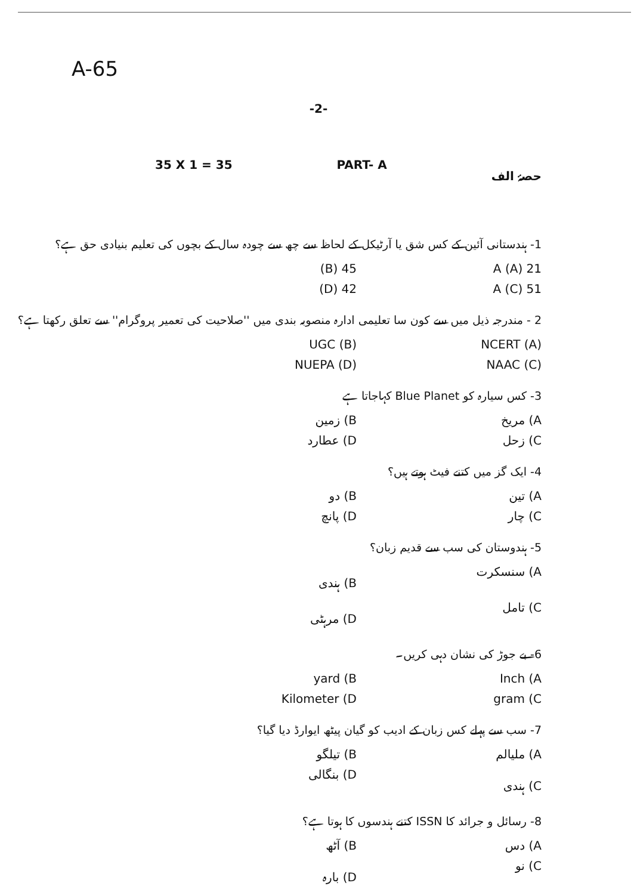A-65
-2-
35 X 1 = 35 PART- A حصۂ الف
1- ہندستانی آئین کے کس شق یا آرٹیکل کے لحاظ سے چھ سے چودہ سال کے بچوں کی تعلیم بنیادی حق ہے؟
21 A (A) 45 (B)
51 A (C) 42 (D)
2 - مندرجہ ذیل میں سے کون سا تعلیمی ادارہ منصوبہ بندی میں ''صلاحیت کی تعمیر پروگرام'' سے تعلق رکھتا ہے؟
NCERT (A) UGC (B)
NAAC (C) NUEPA (D)
3- کس سیارہ کو Blue Planet کہاجاتا ہے
A) مریخ B) زمین
C) زحل D) عطارد
4- ایک گز میں کتنے فیٹ ہوتے ہیں؟
A) تین B) دو
C) چار D) پانچ
5- ہندوستان کی سب سے قدیم زبان؟
A) سنسکرت B) ہندی
C) تامل D) مرہٹی
6- بے جوڑ کی نشان دہی کریں۔
Inch (A yard (B
gram (C Kilometer (D
7- سب سے پہلے کس زبان کے ادیب کو گیان پیٹھ ایوارڈ دیا گیا؟
A) ملیالم B) تیلگو
C) ہندی D) بنگالی
8- رسائل و جرائد کا ISSN کتنے ہندسوں کا ہوتا ہے؟
A) دس B) آٹھ
C) نو D) بارہ